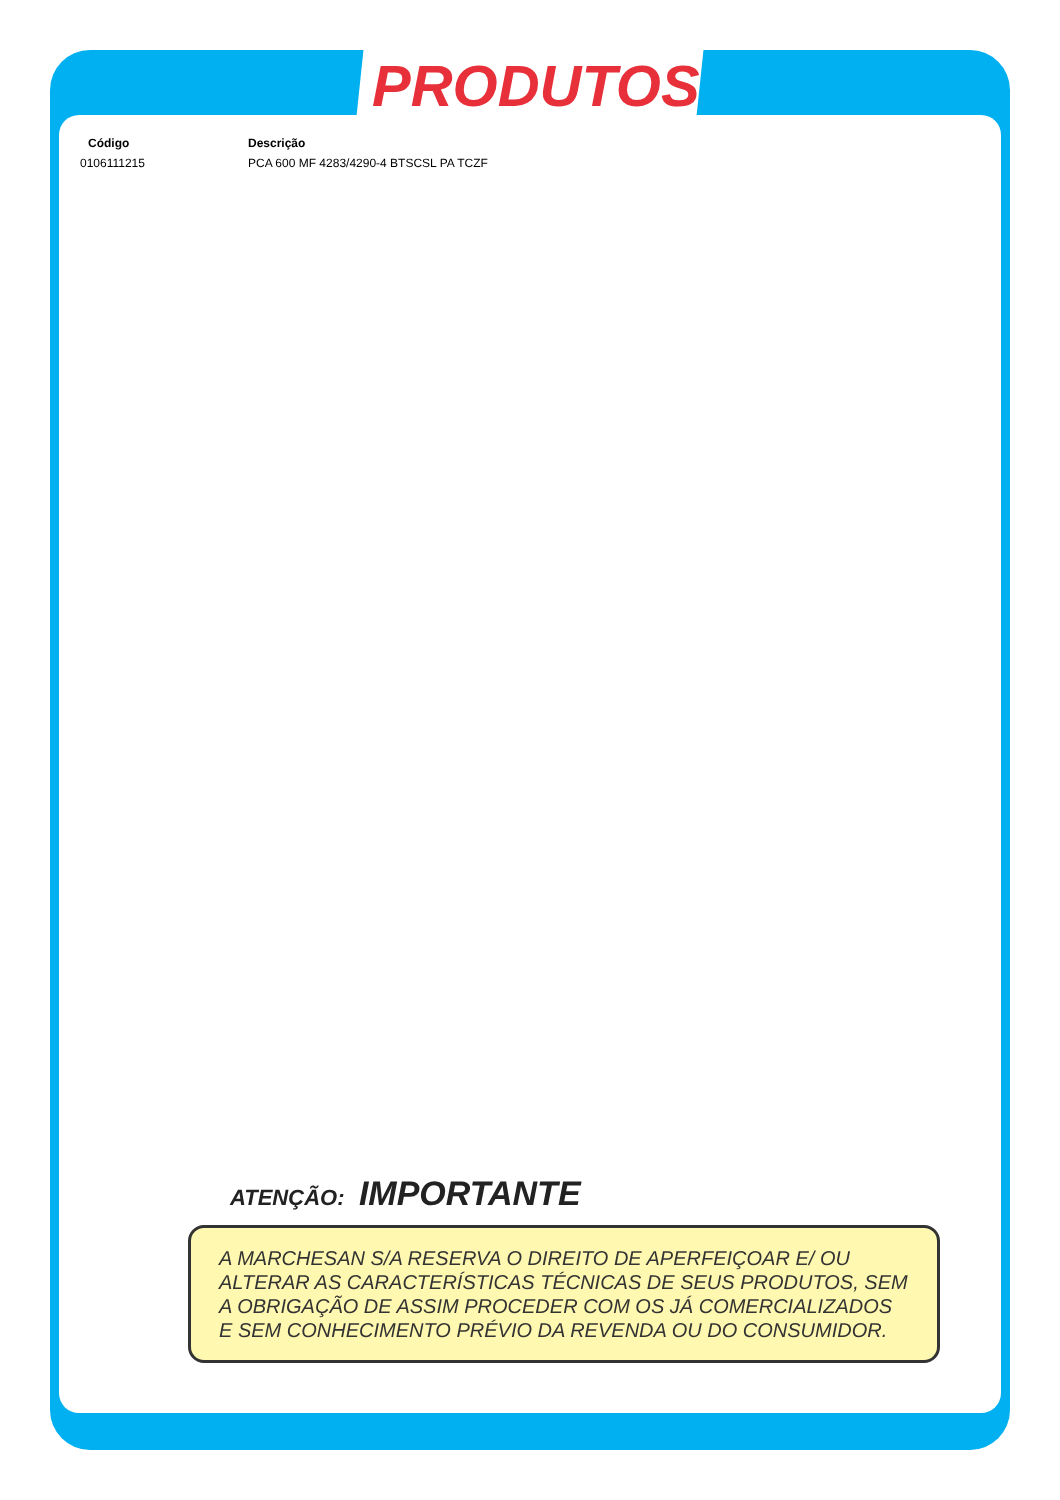PRODUTOS
| Código | Descrição |
| --- | --- |
| 0106111215 | PCA 600 MF 4283/4290-4 BTSCSL PA TCZF |
ATENÇÃO: IMPORTANTE
A MARCHESAN S/A RESERVA O DIREITO DE APERFEIÇOAR E/ OU ALTERAR AS CARACTERÍSTICAS TÉCNICAS DE SEUS PRODUTOS, SEM A OBRIGAÇÃO DE ASSIM PROCEDER COM OS JÁ COMERCIALIZADOS E SEM CONHECIMENTO PRÉVIO DA REVENDA OU DO CONSUMIDOR.